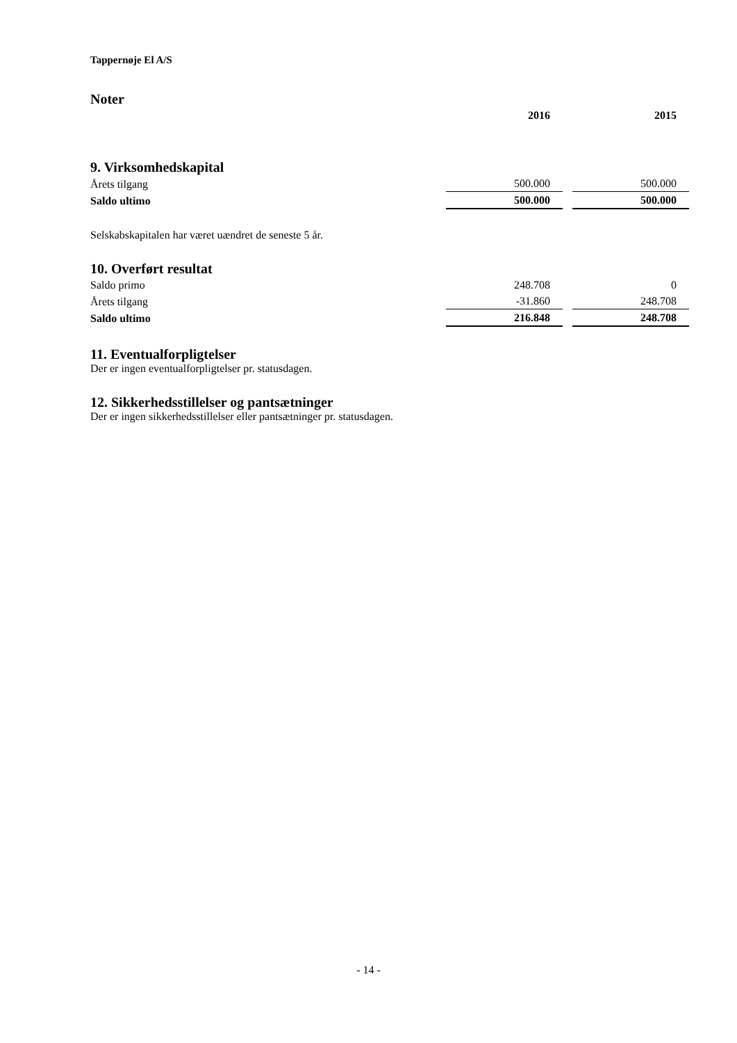Tappernøje El A/S
Noter
| | 2016 | | 2015 |
9. Virksomhedskapital
| Årets tilgang | 500.000 | | 500.000 |
| Saldo ultimo | 500.000 | | 500.000 |
Selskabskapitalen har været uændret de seneste 5 år.
10. Overført resultat
| Saldo primo | 248.708 | | 0 |
| Årets tilgang | -31.860 | | 248.708 |
| Saldo ultimo | 216.848 | | 248.708 |
11. Eventualforpligtelser
Der er ingen eventualforpligtelser pr. statusdagen.
12. Sikkerhedsstillelser og pantsætninger
Der er ingen sikkerhedsstillelser eller pantsætninger pr. statusdagen.
- 14 -